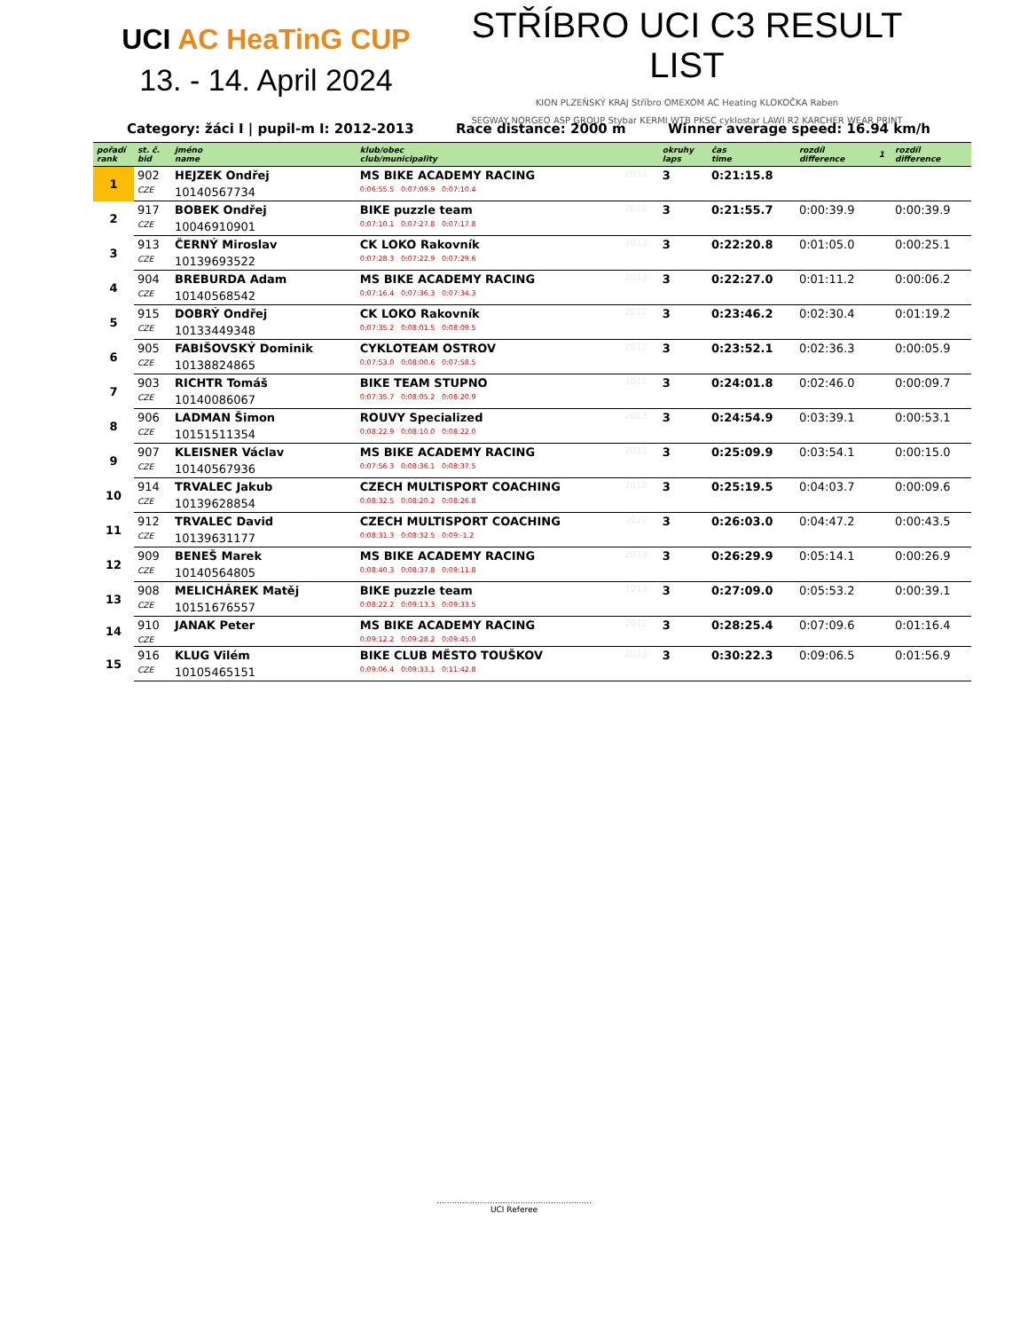UCI AC HeaTinG CUP
13. - 14. April 2024
STŘÍBRO UCI C3 RESULT LIST
KION PLZEŇSKÝ KRAJ Stříbro OMEXOM AC Heating KLOKOČKA Raben
SEGWAY NORGEO ASP GROUP Stybar KERMI WTB PKSC cyklostar LAWI R2 KARCHER WEAR PRINT
Category: žáci I | pupil-m I: 2012-2013 Race distance: 2000 m Winner average speed: 16.94 km/h
| pořadí rank | st. č. bid | jméno name | klub/obec club/municipality | | okruhy laps | čas time | rozdíl difference | 1 | rozdíl difference |
| --- | --- | --- | --- | --- | --- | --- | --- | --- | --- |
| 1 | 902 | HEJZEK Ondřej | MS BIKE ACADEMY RACING | 2012 | 3 | 0:21:15.8 | | | |
| | CZE | 10140567734 | 0:06:55.5 0:07:09.9 0:07:10.4 | | | | | | |
| 2 | 917 | BOBEK Ondřej | BIKE puzzle team | 2012 | 3 | 0:21:55.7 | 0:00:39.9 | | 0:00:39.9 |
| | CZE | 10046910901 | 0:07:10.1 0:07:27.8 0:07:17.8 | | | | | | |
| 3 | 913 | ČERNÝ Miroslav | CK LOKO Rakovník | 2013 | 3 | 0:22:20.8 | 0:01:05.0 | | 0:00:25.1 |
| | CZE | 10139693522 | 0:07:28.3 0:07:22.9 0:07:29.6 | | | | | | |
| 4 | 904 | BREBURDA Adam | MS BIKE ACADEMY RACING | 2013 | 3 | 0:22:27.0 | 0:01:11.2 | | 0:00:06.2 |
| | CZE | 10140568542 | 0:07:16.4 0:07:36.3 0:07:34.3 | | | | | | |
| 5 | 915 | DOBRÝ Ondřej | CK LOKO Rakovník | 2012 | 3 | 0:23:46.2 | 0:02:30.4 | | 0:01:19.2 |
| | CZE | 10133449348 | 0:07:35.2 0:08:01.5 0:08:09.5 | | | | | | |
| 6 | 905 | FABIŠOVSKÝ Dominik | CYKLOTEAM OSTROV | 2012 | 3 | 0:23:52.1 | 0:02:36.3 | | 0:00:05.9 |
| | CZE | 10138824865 | 0:07:53.0 0:08:00.6 0:07:58.5 | | | | | | |
| 7 | 903 | RICHTR Tomáš | BIKE TEAM STUPNO | 2012 | 3 | 0:24:01.8 | 0:02:46.0 | | 0:00:09.7 |
| | CZE | 10140086067 | 0:07:35.7 0:08:05.2 0:08:20.9 | | | | | | |
| 8 | 906 | LADMAN Šimon | ROUVY Specialized | 2013 | 3 | 0:24:54.9 | 0:03:39.1 | | 0:00:53.1 |
| | CZE | 10151511354 | 0:08:22.9 0:08:10.0 0:08:22.0 | | | | | | |
| 9 | 907 | KLEISNER Václav | MS BIKE ACADEMY RACING | 2012 | 3 | 0:25:09.9 | 0:03:54.1 | | 0:00:15.0 |
| | CZE | 10140567936 | 0:07:56.3 0:08:36.1 0:08:37.5 | | | | | | |
| 10 | 914 | TRVALEC Jakub | CZECH MULTISPORT COACHING | 2012 | 3 | 0:25:19.5 | 0:04:03.7 | | 0:00:09.6 |
| | CZE | 10139628854 | 0:08:32.5 0:08:20.2 0:08:26.8 | | | | | | |
| 11 | 912 | TRVALEC David | CZECH MULTISPORT COACHING | 2012 | 3 | 0:26:03.0 | 0:04:47.2 | | 0:00:43.5 |
| | CZE | 10139631177 | 0:08:31.3 0:08:32.5 0:09:-1.2 | | | | | | |
| 12 | 909 | BENEŠ Marek | MS BIKE ACADEMY RACING | 2013 | 3 | 0:26:29.9 | 0:05:14.1 | | 0:00:26.9 |
| | CZE | 10140564805 | 0:08:40.3 0:08:37.8 0:09:11.8 | | | | | | |
| 13 | 908 | MELICHÁREK Matěj | BIKE puzzle team | 2013 | 3 | 0:27:09.0 | 0:05:53.2 | | 0:00:39.1 |
| | CZE | 10151676557 | 0:08:22.2 0:09:13.3 0:09:33.5 | | | | | | |
| 14 | 910 | JANAK Peter | MS BIKE ACADEMY RACING | 2012 | 3 | 0:28:25.4 | 0:07:09.6 | | 0:01:16.4 |
| | CZE | | 0:09:12.2 0:09:28.2 0:09:45.0 | | | | | | |
| 15 | 916 | KLUG Vilém | BIKE CLUB MĚSTO TOUŠKOV | 2013 | 3 | 0:30:22.3 | 0:09:06.5 | | 0:01:56.9 |
| | CZE | 10105465151 | 0:09:06.4 0:09:33.1 0:11:42.8 | | | | | | |
.............................................................
UCI Referee